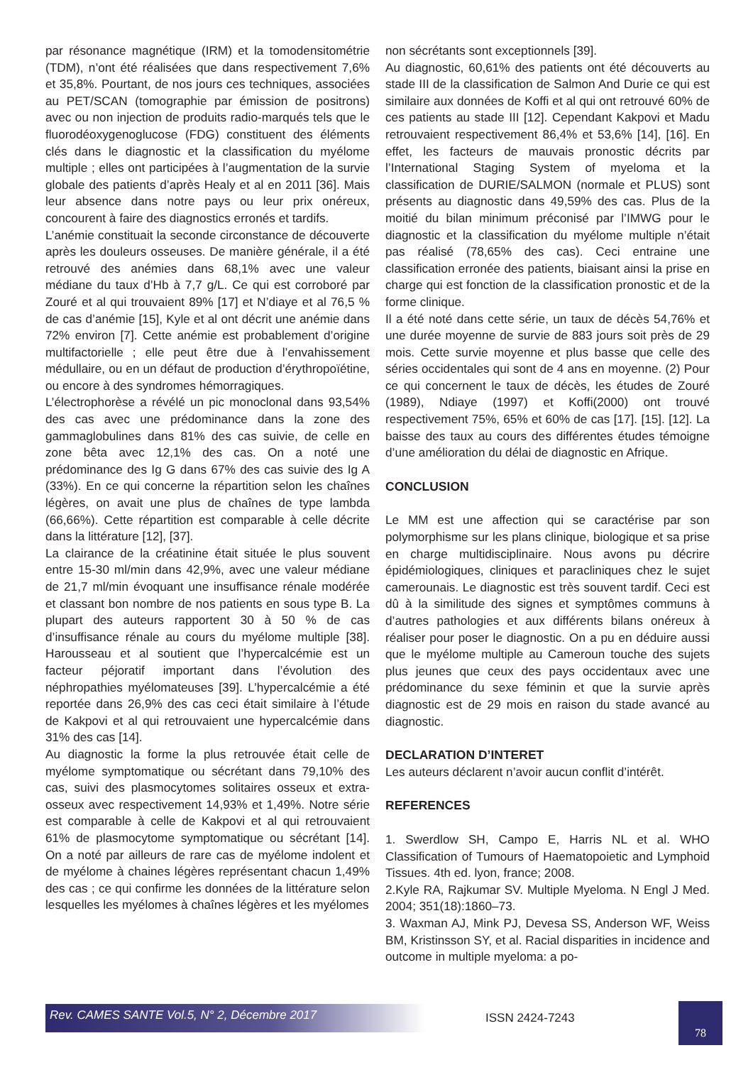par résonance magnétique (IRM) et la tomodensitométrie (TDM), n’ont été réalisées que dans respectivement 7,6% et 35,8%. Pourtant, de nos jours ces techniques, associées au PET/SCAN (tomographie par émission de positrons) avec ou non injection de produits radio-marqués tels que le fluorodéoxygenoglucose (FDG) constituent des éléments clés dans le diagnostic et la classification du myélome multiple ; elles ont participées à l’augmentation de la survie globale des patients d’après Healy et al en 2011 [36]. Mais leur absence dans notre pays ou leur prix onéreux, concourent à faire des diagnostics erronés et tardifs.
L’anémie constituait la seconde circonstance de découverte après les douleurs osseuses. De manière générale, il a été retrouvé des anémies dans 68,1% avec une valeur médiane du taux d’Hb à 7,7 g/L. Ce qui est corroboré par Zouré et al qui trouvaient 89% [17] et N’diaye et al 76,5 % de cas d’anémie [15], Kyle et al ont décrit une anémie dans 72% environ [7]. Cette anémie est probablement d’origine multifactorielle ; elle peut être due à l’envahissement médullaire, ou en un défaut de production d’érythropoïétine, ou encore à des syndromes hémorragiques.
L’électrophorèse a révélé un pic monoclonal dans 93,54% des cas avec une prédominance dans la zone des gammaglobulines dans 81% des cas suivie, de celle en zone bêta avec 12,1% des cas. On a noté une prédominance des Ig G dans 67% des cas suivie des Ig A (33%). En ce qui concerne la répartition selon les chaînes légères, on avait une plus de chaînes de type lambda (66,66%). Cette répartition est comparable à celle décrite dans la littérature [12], [37].
La clairance de la créatinine était située le plus souvent entre 15-30 ml/min dans 42,9%, avec une valeur médiane de 21,7 ml/min évoquant une insuffisance rénale modérée et classant bon nombre de nos patients en sous type B. La plupart des auteurs rapportent 30 à 50 % de cas d’insuffisance rénale au cours du myélome multiple [38]. Harousseau et al soutient que l’hypercalcémie est un facteur péjoratif important dans l’évolution des néphropathies myélomateuses [39]. L’hypercalcémie a été reportée dans 26,9% des cas ceci était similaire à l’étude de Kakpovi et al qui retrouvaient une hypercalcémie dans 31% des cas [14].
Au diagnostic la forme la plus retrouvée était celle de myélome symptomatique ou sécrétant dans 79,10% des cas, suivi des plasmocytomes solitaires osseux et extra-osseux avec respectivement 14,93% et 1,49%. Notre série est comparable à celle de Kakpovi et al qui retrouvaient 61% de plasmocytome symptomatique ou sécrétant [14]. On a noté par ailleurs de rare cas de myélome indolent et de myélome à chaines légères représentant chacun 1,49% des cas ; ce qui confirme les données de la littérature selon lesquelles les myélomes à chaînes légères et les myélomes
non sécrétants sont exceptionnels [39].
Au diagnostic, 60,61% des patients ont été découverts au stade III de la classification de Salmon And Durie ce qui est similaire aux données de Koffi et al qui ont retrouvé 60% de ces patients au stade III [12]. Cependant Kakpovi et Madu retrouvaient respectivement 86,4% et 53,6% [14], [16]. En effet, les facteurs de mauvais pronostic décrits par l’International Staging System of myeloma et la classification de DURIE/SALMON (normale et PLUS) sont présents au diagnostic dans 49,59% des cas. Plus de la moitié du bilan minimum préconisé par l’IMWG pour le diagnostic et la classification du myélome multiple n’était pas réalisé (78,65% des cas). Ceci entraine une classification erronée des patients, biaisant ainsi la prise en charge qui est fonction de la classification pronostic et de la forme clinique.
Il a été noté dans cette série, un taux de décès 54,76% et une durée moyenne de survie de 883 jours soit près de 29 mois. Cette survie moyenne et plus basse que celle des séries occidentales qui sont de 4 ans en moyenne. (2) Pour ce qui concernent le taux de décès, les études de Zouré (1989), Ndiaye (1997) et Koffi(2000) ont trouvé respectivement 75%, 65% et 60% de cas [17]. [15]. [12]. La baisse des taux au cours des différentes études témoigne d’une amélioration du délai de diagnostic en Afrique.
CONCLUSION
Le MM est une affection qui se caractérise par son polymorphisme sur les plans clinique, biologique et sa prise en charge multidisciplinaire. Nous avons pu décrire épidémiologiques, cliniques et paracliniques chez le sujet camerounais. Le diagnostic est très souvent tardif. Ceci est dû à la similitude des signes et symptômes communs à d’autres pathologies et aux différents bilans onéreux à réaliser pour poser le diagnostic. On a pu en déduire aussi que le myélome multiple au Cameroun touche des sujets plus jeunes que ceux des pays occidentaux avec une prédominance du sexe féminin et que la survie après diagnostic est de 29 mois en raison du stade avancé au diagnostic.
DECLARATION D’INTERET
Les auteurs déclarent n’avoir aucun conflit d’intérêt.
REFERENCES
1. Swerdlow SH, Campo E, Harris NL et al. WHO Classification of Tumours of Haematopoietic and Lymphoid Tissues. 4th ed. lyon, france; 2008.
2.Kyle RA, Rajkumar SV. Multiple Myeloma. N Engl J Med. 2004; 351(18):1860–73.
3. Waxman AJ, Mink PJ, Devesa SS, Anderson WF, Weiss BM, Kristinsson SY, et al. Racial disparities in incidence and outcome in multiple myeloma: a po-
Rev. CAMES SANTE Vol.5, N° 2, Décembre 2017 ISSN 2424-7243
78